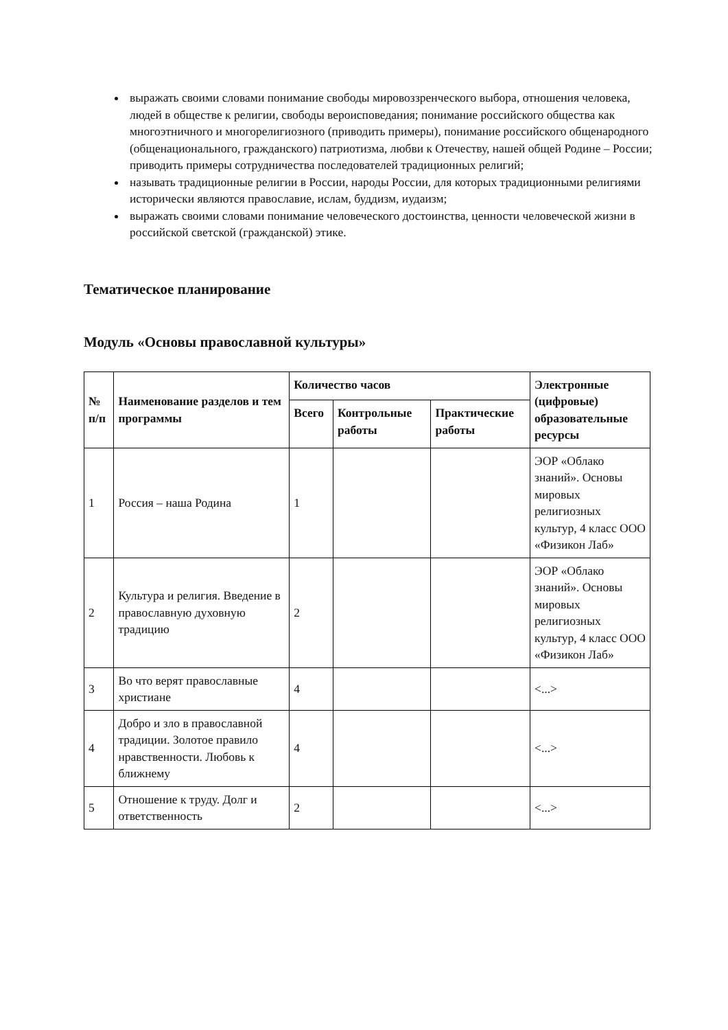выражать своими словами понимание свободы мировоззренческого выбора, отношения человека, людей в обществе к религии, свободы вероисповедания; понимание российского общества как многоэтничного и многорелигиозного (приводить примеры), понимание российского общенародного (общенационального, гражданского) патриотизма, любви к Отечеству, нашей общей Родине – России; приводить примеры сотрудничества последователей традиционных религий;
называть традиционные религии в России, народы России, для которых традиционными религиями исторически являются православие, ислам, буддизм, иудаизм;
выражать своими словами понимание человеческого достоинства, ценности человеческой жизни в российской светской (гражданской) этике.
Тематическое планирование
Модуль «Основы православной культуры»
| № п/п | Наименование разделов и тем программы | Количество часов | | | Электронные (цифровые) образовательные ресурсы |
| --- | --- | --- | --- | --- | --- |
| | | Всего | Контрольные работы | Практические работы | |
| 1 | Россия – наша Родина | 1 | | | ЭОР «Облако знаний». Основы мировых религиозных культур, 4 класс ООО «Физикон Лаб» |
| 2 | Культура и религия. Введение в православную духовную традицию | 2 | | | ЭОР «Облако знаний». Основы мировых религиозных культур, 4 класс ООО «Физикон Лаб» |
| 3 | Во что верят православные христиане | 4 | | | <...> |
| 4 | Добро и зло в православной традиции. Золотое правило нравственности. Любовь к ближнему | 4 | | | <...> |
| 5 | Отношение к труду. Долг и ответственность | 2 | | | <...> |